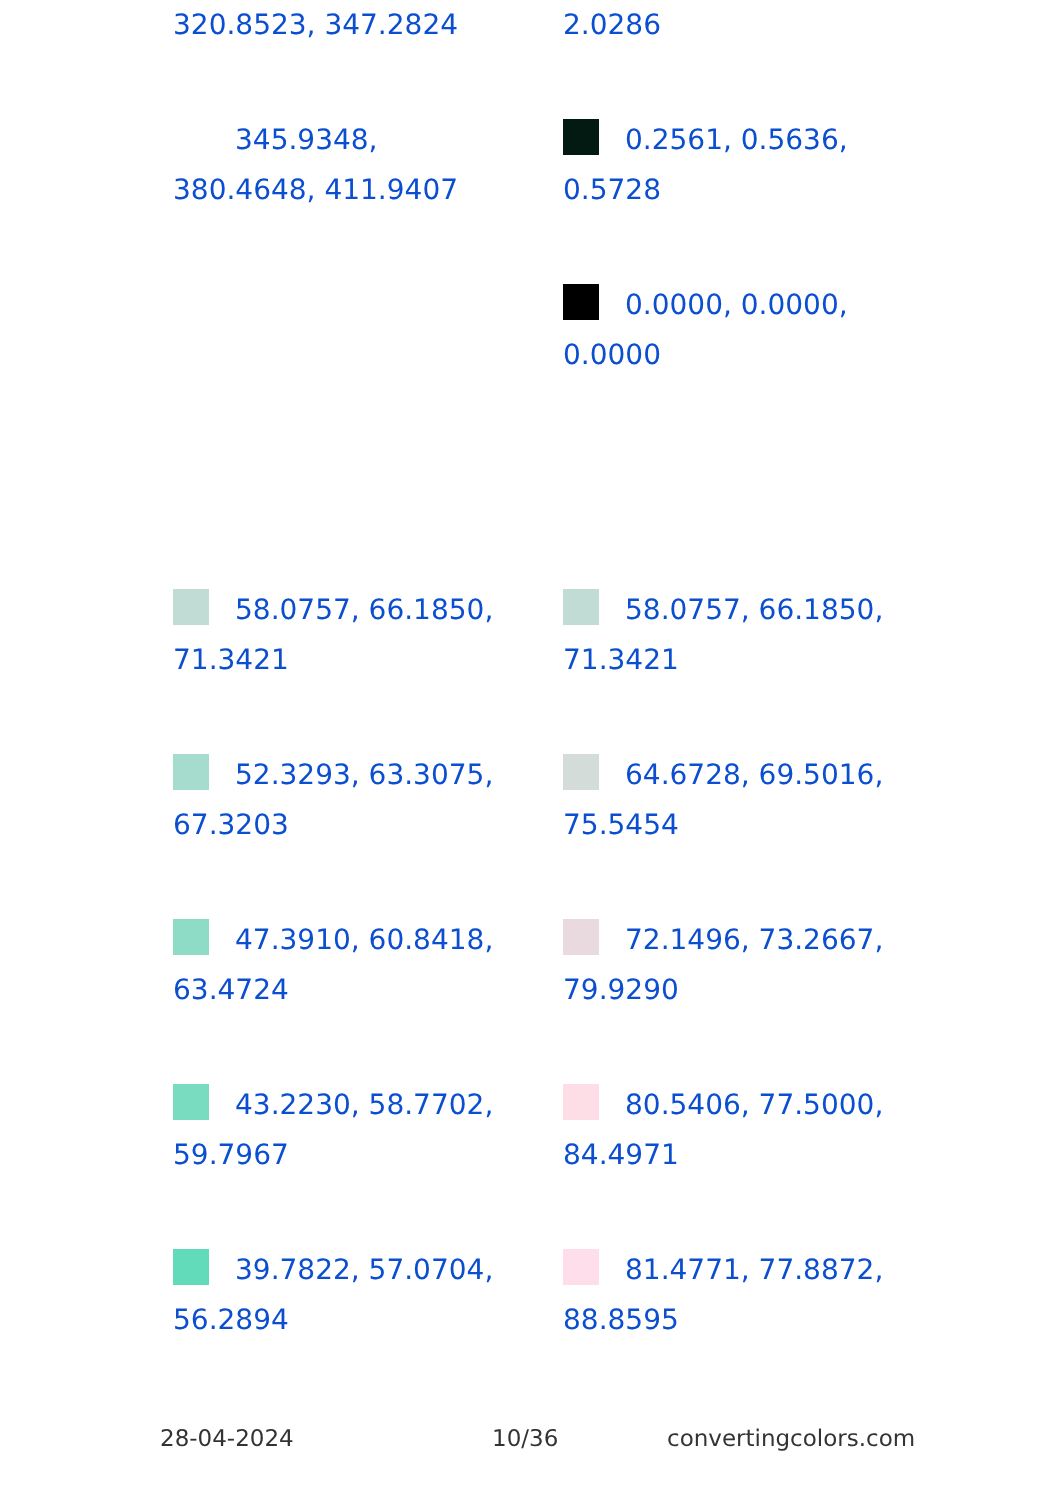320.8523, 347.2824 2.0286
345.9348, 380.4648, 411.9407
0.2561, 0.5636, 0.5728
0.0000, 0.0000, 0.0000
58.0757, 66.1850, 71.3421
58.0757, 66.1850, 71.3421
52.3293, 63.3075, 67.3203
64.6728, 69.5016, 75.5454
47.3910, 60.8418, 63.4724
72.1496, 73.2667, 79.9290
43.2230, 58.7702, 59.7967
80.5406, 77.5000, 84.4971
39.7822, 57.0704, 56.2894
81.4771, 77.8872, 88.8595
28-04-2024 10/36 convertingcolors.com